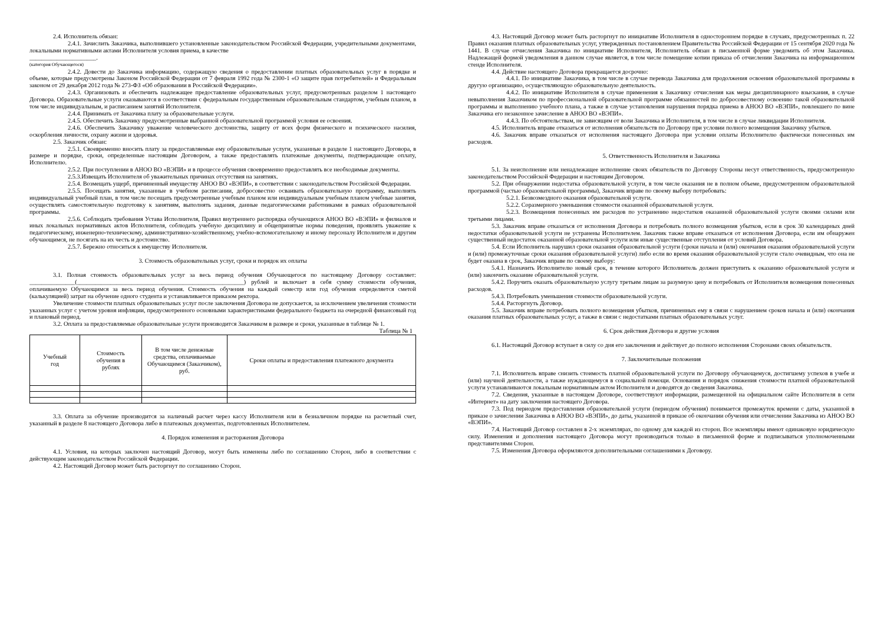2.4. Исполнитель обязан:
2.4.1. Зачислить Заказчика, выполнившего установленные законодательством Российской Федерации, учредительными документами, локальными нормативными актами Исполнителя условия приема, в качестве
______________________.
(категория Обучающегося)
2.4.2. Довести до Заказчика информацию, содержащую сведения о предоставлении платных образовательных услуг в порядке и объеме, которые предусмотрены Законом Российской Федерации от 7 февраля 1992 года № 2300-1 «О защите прав потребителей» и Федеральным законом от 29 декабря 2012 года № 273-ФЗ «Об образовании в Российской Федерации».
2.4.3. Организовать и обеспечить надлежащее предоставление образовательных услуг, предусмотренных разделом 1 настоящего Договора. Образовательные услуги оказываются в соответствии с федеральным государственным образовательным стандартом, учебным планом, в том числе индивидуальным, и расписанием занятий Исполнителя.
2.4.4. Принимать от Заказчика плату за образовательные услуги.
2.4.5. Обеспечить Заказчику предусмотренные выбранной образовательной программой условия ее освоения.
2.4.6. Обеспечить Заказчику уважение человеческого достоинства, защиту от всех форм физического и психического насилия, оскорбления личности, охрану жизни и здоровья.
2.5. Заказчик обязан:
2.5.1. Своевременно вносить плату за предоставляемые ему образовательные услуги, указанные в разделе 1 настоящего Договора, в размере и порядке, сроки, определенные настоящим Договором, а также предоставлять платежные документы, подтверждающие оплату, Исполнителю.
2.5.2. При поступлении в АНОО ВО «ВЭПИ» и в процессе обучения своевременно предоставлять все необходимые документы.
2.5.3.Извещать Исполнителя об уважительных причинах отсутствия на занятиях.
2.5.4. Возмещать ущерб, причиненный имуществу АНОО ВО «ВЭПИ», в соответствии с законодательством Российской Федерации.
2.5.5. Посещать занятия, указанные в учебном расписании, добросовестно осваивать образовательную программу, выполнять индивидуальный учебный план, в том числе посещать предусмотренные учебным планом или индивидуальным учебным планом учебные занятия, осуществлять самостоятельную подготовку к занятиям, выполнять задания, данные педагогическими работниками в рамках образовательной программы.
2.5.6. Соблюдать требования Устава Исполнителя, Правил внутреннего распорядка обучающихся АНОО ВО «ВЭПИ» и филиалов и иных локальных нормативных актов Исполнителя, соблюдать учебную дисциплину и общепринятые нормы поведения, проявлять уважение к педагогическому, инженерно-техническому, административно-хозяйственному, учебно-вспомогательному и иному персоналу Исполнителя и другим обучающимся, не посягать на их честь и достоинство.
2.5.7. Бережно относиться к имуществу Исполнителя.
3. Стоимость образовательных услуг, сроки и порядок их оплаты
3.1. Полная стоимость образовательных услуг за весь период обучения Обучающегося по настоящему Договору составляет: _______________(_______________________________________________________) рублей и включает в себя сумму стоимости обучения, оплачиваемую Обучающимся за весь период обучения. Стоимость обучения на каждый семестр или год обучения определяется сметой (калькуляцией) затрат на обучение одного студента и устанавливается приказом ректора.
Увеличение стоимости платных образовательных услуг после заключения Договора не допускается, за исключением увеличения стоимости указанных услуг с учетом уровня инфляции, предусмотренного основными характеристиками федерального бюджета на очередной финансовый год и плановый период.
3.2. Оплата за предоставляемые образовательные услуги производится Заказчиком в размере и сроки, указанные в таблице № 1.
Таблица № 1
| Учебный год | Стоимость обучения в рублях | В том числе денежные средства, оплачиваемые Обучающимся (Заказчиком), руб. | Сроки оплаты и предоставления платежного документа |
| --- | --- | --- | --- |
3.3. Оплата за обучение производится за наличный расчет через кассу Исполнителя или в безналичном порядке на расчетный счет, указанный в разделе 8 настоящего Договора либо в платежных документах, подготовленных Исполнителем.
4. Порядок изменения и расторжения Договора
4.1. Условия, на которых заключен настоящий Договор, могут быть изменены либо по соглашению Сторон, либо в соответствии с действующим законодательством Российской Федерации.
4.2. Настоящий Договор может быть расторгнут по соглашению Сторон.
4.3. Настоящий Договор может быть расторгнут по инициативе Исполнителя в одностороннем порядке в случаях, предусмотренных п. 22 Правил оказания платных образовательных услуг, утвержденных постановлением Правительства Российской Федерации от 15 сентября 2020 года № 1441. В случае отчисления Заказчика по инициативе Исполнителя, Исполнитель обязан в письменной форме уведомить об этом Заказчика. Надлежащей формой уведомления в данном случае является, в том числе помещение копии приказа об отчислении Заказчика на информационном стенде Исполнителя.
4.4. Действие настоящего Договора прекращается досрочно:
4.4.1. По инициативе Заказчика, в том числе в случае перевода Заказчика для продолжения освоения образовательной программы в другую организацию, осуществляющую образовательную деятельность.
4.4.2. По инициативе Исполнителя в случае применения к Заказчику отчисления как меры дисциплинарного взыскания, в случае невыполнения Заказчиком по профессиональной образовательной программе обязанностей по добросовестному освоению такой образовательной программы и выполнению учебного плана, а также в случае установления нарушения порядка приема в АНОО ВО «ВЭПИ», повлекшего по вине Заказчика его незаконное зачисление в АНОО ВО «ВЭПИ».
4.4.3. По обстоятельствам, не зависящим от воли Заказчика и Исполнителя, в том числе в случае ликвидации Исполнителя.
4.5. Исполнитель вправе отказаться от исполнения обязательств по Договору при условии полного возмещения Заказчику убытков.
4.6. Заказчик вправе отказаться от исполнения настоящего Договора при условии оплаты Исполнителю фактически понесенных им расходов.
5. Ответственность Исполнителя и Заказчика
5.1. За неисполнение или ненадлежащее исполнение своих обязательств по Договору Стороны несут ответственность, предусмотренную законодательством Российской Федерации и настоящим Договором.
5.2. При обнаружении недостатка образовательной услуги, в том числе оказания не в полном объеме, предусмотренном образовательной программой (частью образовательной программы), Заказчик вправе по своему выбору потребовать:
5.2.1. Безвозмездного оказания образовательной услуги.
5.2.2. Соразмерного уменьшения стоимости оказанной образовательной услуги.
5.2.3. Возмещения понесенных им расходов по устранению недостатков оказанной образовательной услуги своими силами или третьими лицами.
5.3. Заказчик вправе отказаться от исполнения Договора и потребовать полного возмещения убытков, если в срок 30 календарных дней недостатки образовательной услуги не устранены Исполнителем. Заказчик также вправе отказаться от исполнения Договора, если им обнаружен существенный недостаток оказанной образовательной услуги или иные существенные отступления от условий Договора.
5.4. Если Исполнитель нарушил сроки оказания образовательной услуги (сроки начала и (или) окончания оказания образовательной услуги и (или) промежуточные сроки оказания образовательной услуги) либо если во время оказания образовательной услуги стало очевидным, что она не будет оказана в срок, Заказчик вправе по своему выбору:
5.4.1. Назначить Исполнителю новый срок, в течение которого Исполнитель должен приступить к оказанию образовательной услуги и (или) закончить оказание образовательной услуги.
5.4.2. Поручить оказать образовательную услугу третьим лицам за разумную цену и потребовать от Исполнителя возмещения понесенных расходов.
5.4.3. Потребовать уменьшения стоимости образовательной услуги.
5.4.4. Расторгнуть Договор.
5.5. Заказчик вправе потребовать полного возмещения убытков, причиненных ему в связи с нарушением сроков начала и (или) окончания оказания платных образовательных услуг, а также в связи с недостатками платных образовательных услуг.
6. Срок действия Договора и другие условия
6.1. Настоящий Договор вступает в силу со дня его заключения и действует до полного исполнения Сторонами своих обязательств.
7. Заключительные положения
7.1. Исполнитель вправе снизить стоимость платной образовательной услуги по Договору обучающемуся, достигшему успехов в учебе и (или) научной деятельности, а также нуждающемуся в социальной помощи. Основания и порядок снижения стоимости платной образовательной услуги устанавливаются локальным нормативным актом Исполнителя и доводятся до сведения Заказчика.
7.2. Сведения, указанные в настоящем Договоре, соответствуют информации, размещенной на официальном сайте Исполнителя в сети «Интернет» на дату заключения настоящего Договора.
7.3. Под периодом предоставления образовательной услуги (периодом обучения) понимается промежуток времени с даты, указанной в приказе о зачислении Заказчика в АНОО ВО «ВЭПИ», до даты, указанной в приказе об окончании обучения или отчислении Заказчика из АНОО ВО «ВЭПИ».
7.4. Настоящий Договор составлен в 2-х экземплярах, по одному для каждой из сторон. Все экземпляры имеют одинаковую юридическую силу. Изменения и дополнения настоящего Договора могут производиться только в письменной форме и подписываться уполномоченными представителями Сторон.
7.5. Изменения Договора оформляются дополнительными соглашениями к Договору.